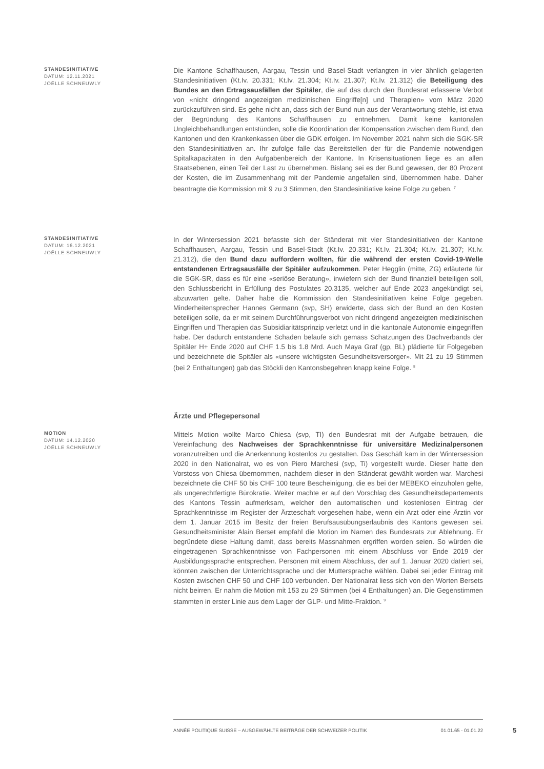STANDESINITIATIVE
DATUM: 12.11.2021
JOËLLE SCHNEUWLY
Die Kantone Schaffhausen, Aargau, Tessin und Basel-Stadt verlangten in vier ähnlich gelagerten Standesinitiativen (Kt.Iv. 20.331; Kt.Iv. 21.304; Kt.Iv. 21.307; Kt.Iv. 21.312) die Beteiligung des Bundes an den Ertragsausfällen der Spitäler, die auf das durch den Bundesrat erlassene Verbot von «nicht dringend angezeigten medizinischen Eingriffe[n] und Therapien» vom März 2020 zurückzuführen sind. Es gehe nicht an, dass sich der Bund nun aus der Verantwortung stehle, ist etwa der Begründung des Kantons Schaffhausen zu entnehmen. Damit keine kantonalen Ungleichbehandlungen entstünden, solle die Koordination der Kompensation zwischen dem Bund, den Kantonen und den Krankenkassen über die GDK erfolgen. Im November 2021 nahm sich die SGK-SR den Standesinitiativen an. Ihr zufolge falle das Bereitstellen der für die Pandemie notwendigen Spitalkapazitäten in den Aufgabenbereich der Kantone. In Krisensituationen liege es an allen Staatsebenen, einen Teil der Last zu übernehmen. Bislang sei es der Bund gewesen, der 80 Prozent der Kosten, die im Zusammenhang mit der Pandemie angefallen sind, übernommen habe. Daher beantragte die Kommission mit 9 zu 3 Stimmen, den Standesinitiative keine Folge zu geben. <sup>7</sup>
STANDESINITIATIVE
DATUM: 16.12.2021
JOËLLE SCHNEUWLY
In der Wintersession 2021 befasste sich der Ständerat mit vier Standesinitiativen der Kantone Schaffhausen, Aargau, Tessin und Basel-Stadt (Kt.Iv. 20.331; Kt.Iv. 21.304; Kt.Iv. 21.307; Kt.Iv. 21.312), die den Bund dazu auffordern wollten, für die während der ersten Covid-19-Welle entstandenen Ertragsausfälle der Spitäler aufzukommen. Peter Hegglin (mitte, ZG) erläuterte für die SGK-SR, dass es für eine «seriöse Beratung», inwiefern sich der Bund finanziell beteiligen soll, den Schlussbericht in Erfüllung des Postulates 20.3135, welcher auf Ende 2023 angekündigt sei, abzuwarten gelte. Daher habe die Kommission den Standesinitiativen keine Folge gegeben. Minderheitensprecher Hannes Germann (svp, SH) erwiderte, dass sich der Bund an den Kosten beteiligen solle, da er mit seinem Durchführungsverbot von nicht dringend angezeigten medizinischen Eingriffen und Therapien das Subsidiaritätsprinzip verletzt und in die kantonale Autonomie eingegriffen habe. Der dadurch entstandene Schaden belaufe sich gemäss Schätzungen des Dachverbands der Spitäler H+ Ende 2020 auf CHF 1.5 bis 1.8 Mrd. Auch Maya Graf (gp, BL) plädierte für Folgegeben und bezeichnete die Spitäler als «unsere wichtigsten Gesundheitsversorger». Mit 21 zu 19 Stimmen (bei 2 Enthaltungen) gab das Stöckli den Kantonsbegehren knapp keine Folge. <sup>8</sup>
Ärzte und Pflegepersonal
MOTION
DATUM: 14.12.2020
JOËLLE SCHNEUWLY
Mittels Motion wollte Marco Chiesa (svp, TI) den Bundesrat mit der Aufgabe betrauen, die Vereinfachung des Nachweises der Sprachkenntnisse für universitäre Medizinalpersonen voranzutreiben und die Anerkennung kostenlos zu gestalten. Das Geschäft kam in der Wintersession 2020 in den Nationalrat, wo es von Piero Marchesi (svp, Ti) vorgestellt wurde. Dieser hatte den Vorstoss von Chiesa übernommen, nachdem dieser in den Ständerat gewählt worden war. Marchesi bezeichnete die CHF 50 bis CHF 100 teure Bescheinigung, die es bei der MEBEKO einzuholen gelte, als ungerechtfertigte Bürokratie. Weiter machte er auf den Vorschlag des Gesundheitsdepartements des Kantons Tessin aufmerksam, welcher den automatischen und kostenlosen Eintrag der Sprachkenntnisse im Register der Ärzteschaft vorgesehen habe, wenn ein Arzt oder eine Ärztin vor dem 1. Januar 2015 im Besitz der freien Berufsausübungserlaubnis des Kantons gewesen sei. Gesundheitsminister Alain Berset empfahl die Motion im Namen des Bundesrats zur Ablehnung. Er begründete diese Haltung damit, dass bereits Massnahmen ergriffen worden seien. So würden die eingetragenen Sprachkenntnisse von Fachpersonen mit einem Abschluss vor Ende 2019 der Ausbildungssprache entsprechen. Personen mit einem Abschluss, der auf 1. Januar 2020 datiert sei, könnten zwischen der Unterrichtssprache und der Muttersprache wählen. Dabei sei jeder Eintrag mit Kosten zwischen CHF 50 und CHF 100 verbunden. Der Nationalrat liess sich von den Worten Bersets nicht beirren. Er nahm die Motion mit 153 zu 29 Stimmen (bei 4 Enthaltungen) an. Die Gegenstimmen stammten in erster Linie aus dem Lager der GLP- und Mitte-Fraktion. <sup>9</sup>
ANNÉE POLITIQUE SUISSE – AUSGEWÄHLTE BEITRÄGE DER SCHWEIZER POLITIK 01.01.65 - 01.01.22
5